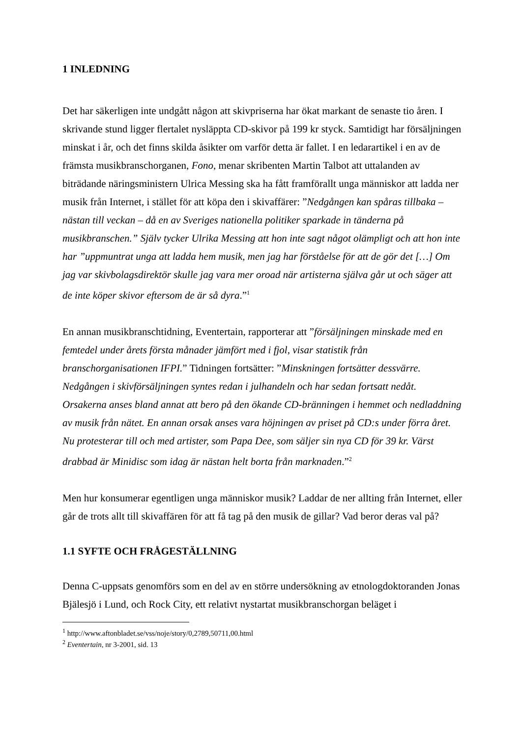1 INLEDNING
Det har säkerligen inte undgått någon att skivpriserna har ökat markant de senaste tio åren. I skrivande stund ligger flertalet nysläppta CD-skivor på 199 kr styck. Samtidigt har försäljningen minskat i år, och det finns skilda åsikter om varför detta är fallet. I en ledarartikel i en av de främsta musikbranschorganen, Fono, menar skribenten Martin Talbot att uttalanden av biträdande näringsministern Ulrica Messing ska ha fått framförallt unga människor att ladda ner musik från Internet, i stället för att köpa den i skivaffärer: ”Nedgången kan spåras tillbaka – nästan till veckan – då en av Sveriges nationella politiker sparkade in tänderna på musikbranschen.” Själv tycker Ulrika Messing att hon inte sagt något olämpligt och att hon inte har ”uppmuntrat unga att ladda hem musik, men jag har förståelse för att de gör det […] Om jag var skivbolagsdirektör skulle jag vara mer oroad när artisterna själva går ut och säger att de inte köper skivor eftersom de är så dyra.”<sup>1</sup>
En annan musikbranschtidning, Eventertain, rapporterar att ”försäljningen minskade med en femtedel under årets första månader jämfört med i fjol, visar statistik från branschorganisationen IFPI.” Tidningen fortsätter: ”Minskningen fortsätter dessvärre. Nedgången i skivförsäljningen syntes redan i julhandeln och har sedan fortsatt nedåt. Orsakerna anses bland annat att bero på den ökande CD-bränningen i hemmet och nedladdning av musik från nätet. En annan orsak anses vara höjningen av priset på CD:s under förra året. Nu protesterar till och med artister, som Papa Dee, som säljer sin nya CD för 39 kr. Värst drabbad är Minidisc som idag är nästan helt borta från marknaden.”<sup>2</sup>
Men hur konsumerar egentligen unga människor musik? Laddar de ner allting från Internet, eller går de trots allt till skivaffären för att få tag på den musik de gillar? Vad beror deras val på?
1.1 SYFTE OCH FRÅGESTÄLLNING
Denna C-uppsats genomförs som en del av en större undersökning av etnologdoktoranden Jonas Bjälesjö i Lund, och Rock City, ett relativt nystartat musikbranschorgan beläget i
<sup>1</sup> http://www.aftonbladet.se/vss/noje/story/0,2789,50711,00.html
<sup>2</sup> Eventertain, nr 3-2001, sid. 13